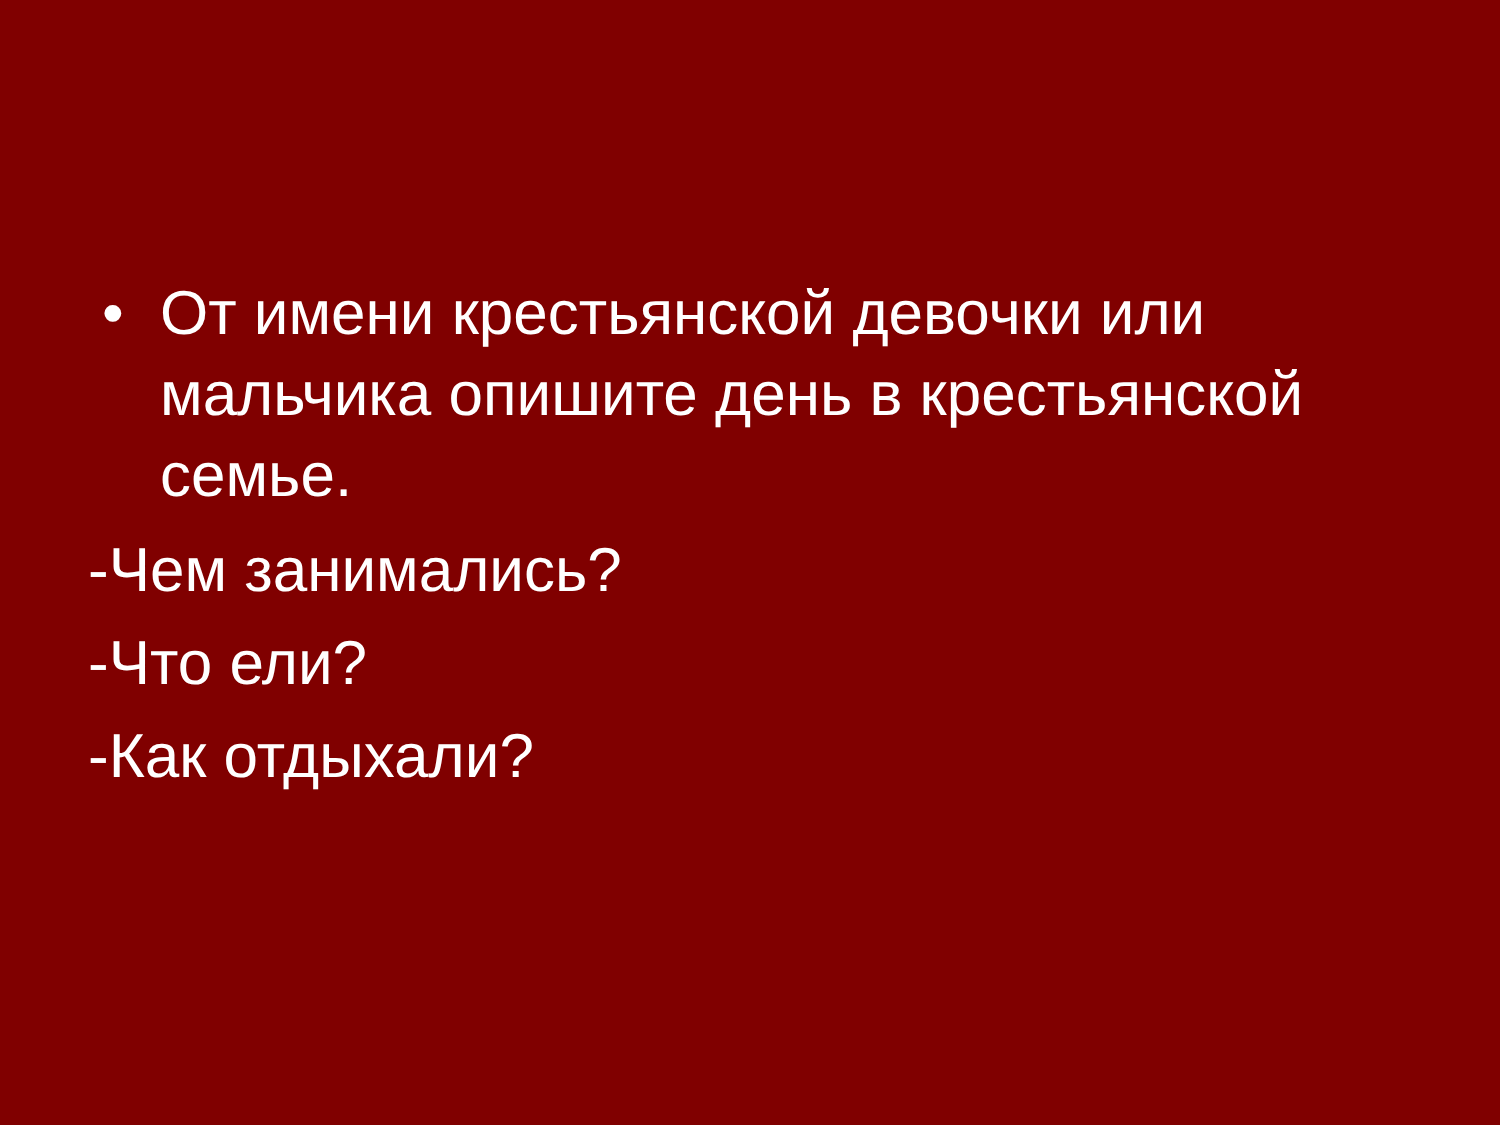• От имени крестьянской девочки или мальчика опишите день в крестьянской семье.
-Чем занимались?
-Что ели?
-Как отдыхали?